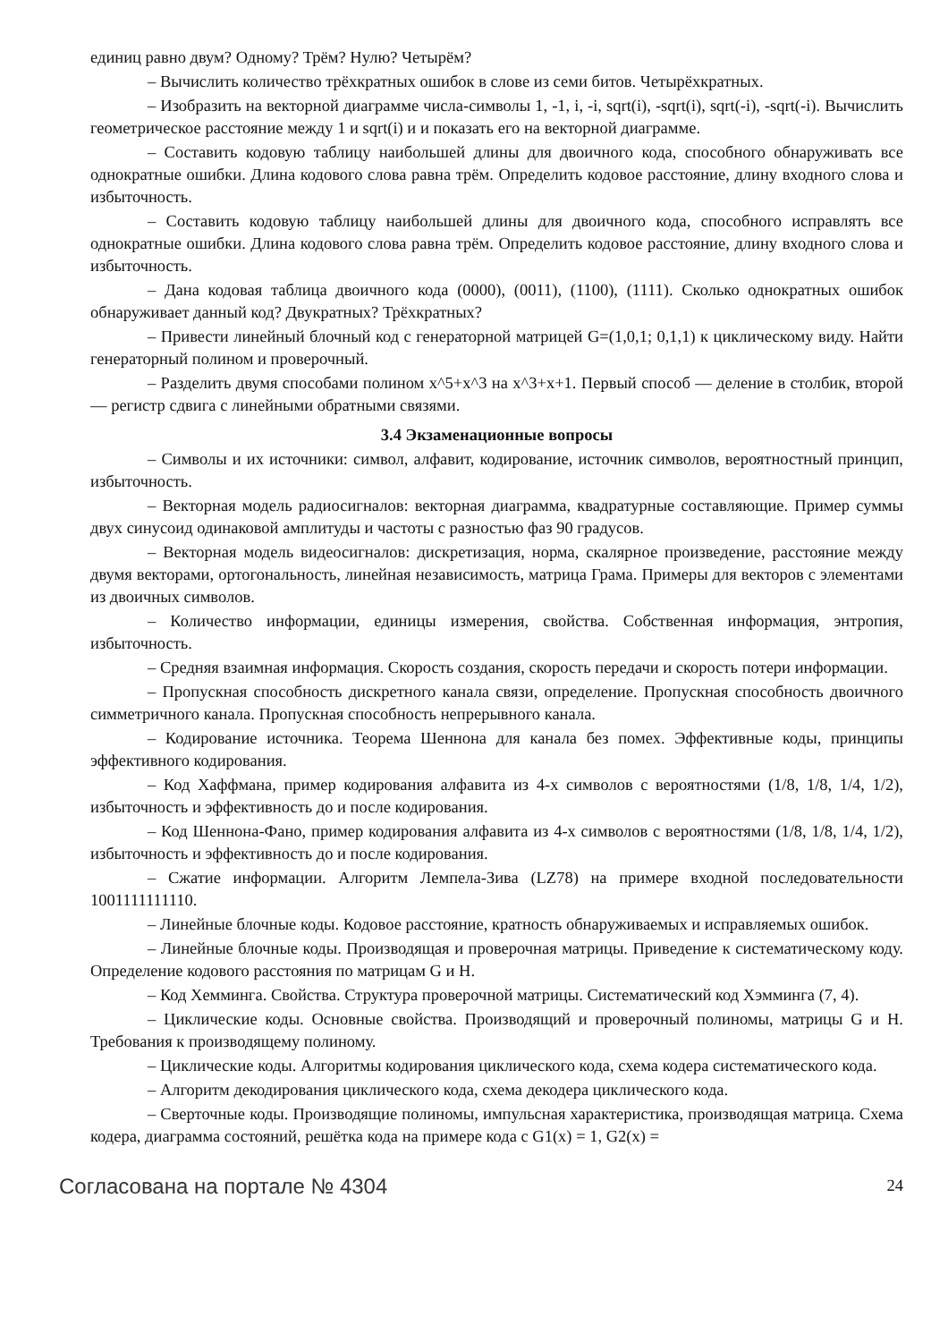единиц равно двум? Одному? Трём? Нулю? Четырём?
– Вычислить количество трёхкратных ошибок в слове из семи битов. Четырёхкратных.
– Изобразить на векторной диаграмме числа-символы 1, -1, i, -i, sqrt(i), -sqrt(i), sqrt(-i), -sqrt(-i). Вычислить геометрическое расстояние между 1 и sqrt(i) и и показать его на векторной диаграмме.
– Составить кодовую таблицу наибольшей длины для двоичного кода, способного обнаруживать все однократные ошибки. Длина кодового слова равна трём. Определить кодовое расстояние, длину входного слова и избыточность.
– Составить кодовую таблицу наибольшей длины для двоичного кода, способного исправлять все однократные ошибки. Длина кодового слова равна трём. Определить кодовое расстояние, длину входного слова и избыточность.
– Дана кодовая таблица двоичного кода (0000), (0011), (1100), (1111). Сколько однократных ошибок обнаруживает данный код? Двукратных? Трёхкратных?
– Привести линейный блочный код с генераторной матрицей G=(1,0,1; 0,1,1) к циклическому виду. Найти генераторный полином и проверочный.
– Разделить двумя способами полином x^5+x^3 на x^3+x+1. Первый способ — деление в столбик, второй — регистр сдвига с линейными обратными связями.
3.4 Экзаменационные вопросы
– Символы и их источники: символ, алфавит, кодирование, источник символов, вероятностный принцип, избыточность.
– Векторная модель радиосигналов: векторная диаграмма, квадратурные составляющие. Пример суммы двух синусоид одинаковой амплитуды и частоты с разностью фаз 90 градусов.
– Векторная модель видеосигналов: дискретизация, норма, скалярное произведение, расстояние между двумя векторами, ортогональность, линейная независимость, матрица Грама. Примеры для векторов с элементами из двоичных символов.
– Количество информации, единицы измерения, свойства. Собственная информация, энтропия, избыточность.
– Средняя взаимная информация. Скорость создания, скорость передачи и скорость потери информации.
– Пропускная способность дискретного канала связи, определение. Пропускная способность двоичного симметричного канала. Пропускная способность непрерывного канала.
– Кодирование источника. Теорема Шеннона для канала без помех. Эффективные коды, принципы эффективного кодирования.
– Код Хаффмана, пример кодирования алфавита из 4-х символов с вероятностями (1/8, 1/8, 1/4, 1/2), избыточность и эффективность до и после кодирования.
– Код Шеннона-Фано, пример кодирования алфавита из 4-х символов с вероятностями (1/8, 1/8, 1/4, 1/2), избыточность и эффективность до и после кодирования.
– Сжатие информации. Алгоритм Лемпела-Зива (LZ78) на примере входной последовательности 1001111111110.
– Линейные блочные коды. Кодовое расстояние, кратность обнаруживаемых и исправляемых ошибок.
– Линейные блочные коды. Производящая и проверочная матрицы. Приведение к систематическому коду. Определение кодового расстояния по матрицам G и H.
– Код Хемминга. Свойства. Структура проверочной матрицы. Систематический код Хэмминга (7, 4).
– Циклические коды. Основные свойства. Производящий и проверочный полиномы, матрицы G и H. Требования к производящему полиному.
– Циклические коды. Алгоритмы кодирования циклического кода, схема кодера систематического кода.
– Алгоритм декодирования циклического кода, схема декодера циклического кода.
– Сверточные коды. Производящие полиномы, импульсная характеристика, производящая матрица. Схема кодера, диаграмма состояний, решётка кода на примере кода с G1(x) = 1, G2(x) =
Согласована на портале № 4304 24